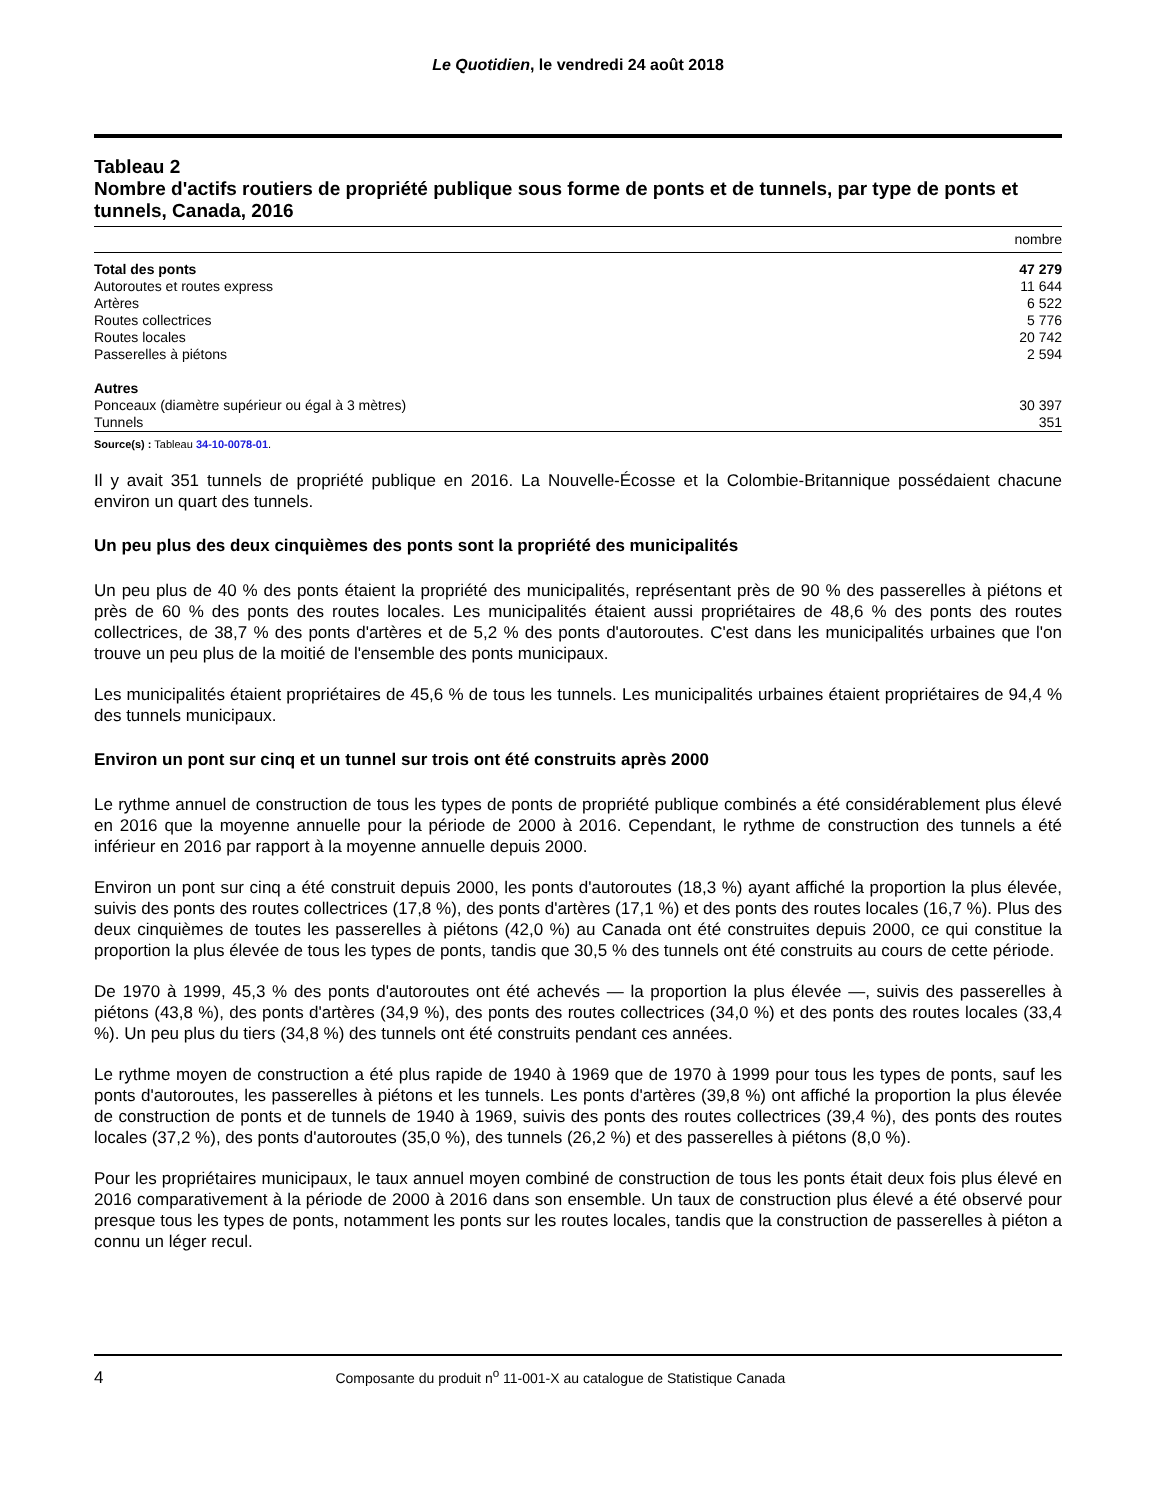Le Quotidien, le vendredi 24 août 2018
Tableau 2
Nombre d'actifs routiers de propriété publique sous forme de ponts et de tunnels, par type de ponts et tunnels, Canada, 2016
| | nombre |
| --- | --- |
| Total des ponts | 47 279 |
| Autoroutes et routes express | 11 644 |
| Artères | 6 522 |
| Routes collectrices | 5 776 |
| Routes locales | 20 742 |
| Passerelles à piétons | 2 594 |
| Autres | |
| Ponceaux (diamètre supérieur ou égal à 3 mètres) | 30 397 |
| Tunnels | 351 |
Source(s) : Tableau 34-10-0078-01.
Il y avait 351 tunnels de propriété publique en 2016. La Nouvelle-Écosse et la Colombie-Britannique possédaient chacune environ un quart des tunnels.
Un peu plus des deux cinquièmes des ponts sont la propriété des municipalités
Un peu plus de 40 % des ponts étaient la propriété des municipalités, représentant près de 90 % des passerelles à piétons et près de 60 % des ponts des routes locales. Les municipalités étaient aussi propriétaires de 48,6 % des ponts des routes collectrices, de 38,7 % des ponts d'artères et de 5,2 % des ponts d'autoroutes. C'est dans les municipalités urbaines que l'on trouve un peu plus de la moitié de l'ensemble des ponts municipaux.
Les municipalités étaient propriétaires de 45,6 % de tous les tunnels. Les municipalités urbaines étaient propriétaires de 94,4 % des tunnels municipaux.
Environ un pont sur cinq et un tunnel sur trois ont été construits après 2000
Le rythme annuel de construction de tous les types de ponts de propriété publique combinés a été considérablement plus élevé en 2016 que la moyenne annuelle pour la période de 2000 à 2016. Cependant, le rythme de construction des tunnels a été inférieur en 2016 par rapport à la moyenne annuelle depuis 2000.
Environ un pont sur cinq a été construit depuis 2000, les ponts d'autoroutes (18,3 %) ayant affiché la proportion la plus élevée, suivis des ponts des routes collectrices (17,8 %), des ponts d'artères (17,1 %) et des ponts des routes locales (16,7 %). Plus des deux cinquièmes de toutes les passerelles à piétons (42,0 %) au Canada ont été construites depuis 2000, ce qui constitue la proportion la plus élevée de tous les types de ponts, tandis que 30,5 % des tunnels ont été construits au cours de cette période.
De 1970 à 1999, 45,3 % des ponts d'autoroutes ont été achevés — la proportion la plus élevée —, suivis des passerelles à piétons (43,8 %), des ponts d'artères (34,9 %), des ponts des routes collectrices (34,0 %) et des ponts des routes locales (33,4 %). Un peu plus du tiers (34,8 %) des tunnels ont été construits pendant ces années.
Le rythme moyen de construction a été plus rapide de 1940 à 1969 que de 1970 à 1999 pour tous les types de ponts, sauf les ponts d'autoroutes, les passerelles à piétons et les tunnels. Les ponts d'artères (39,8 %) ont affiché la proportion la plus élevée de construction de ponts et de tunnels de 1940 à 1969, suivis des ponts des routes collectrices (39,4 %), des ponts des routes locales (37,2 %), des ponts d'autoroutes (35,0 %), des tunnels (26,2 %) et des passerelles à piétons (8,0 %).
Pour les propriétaires municipaux, le taux annuel moyen combiné de construction de tous les ponts était deux fois plus élevé en 2016 comparativement à la période de 2000 à 2016 dans son ensemble. Un taux de construction plus élevé a été observé pour presque tous les types de ponts, notamment les ponts sur les routes locales, tandis que la construction de passerelles à piéton a connu un léger recul.
4 Composante du produit n<sup>o</sup> 11-001-X au catalogue de Statistique Canada